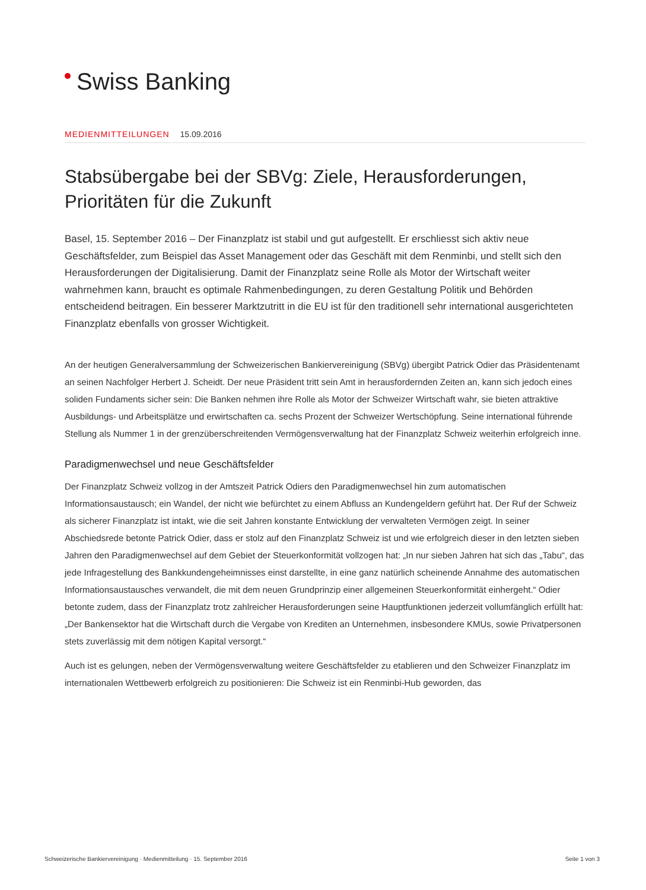Swiss Banking
MEDIENMITTEILUNGEN 15.09.2016
Stabsübergabe bei der SBVg: Ziele, Herausforderungen, Prioritäten für die Zukunft
Basel, 15. September 2016 – Der Finanzplatz ist stabil und gut aufgestellt. Er erschliesst sich aktiv neue Geschäftsfelder, zum Beispiel das Asset Management oder das Geschäft mit dem Renminbi, und stellt sich den Herausforderungen der Digitalisierung. Damit der Finanzplatz seine Rolle als Motor der Wirtschaft weiter wahrnehmen kann, braucht es optimale Rahmenbedingungen, zu deren Gestaltung Politik und Behörden entscheidend beitragen. Ein besserer Marktzutritt in die EU ist für den traditionell sehr international ausgerichteten Finanzplatz ebenfalls von grosser Wichtigkeit.
An der heutigen Generalversammlung der Schweizerischen Bankiervereinigung (SBVg) übergibt Patrick Odier das Präsidentenamt an seinen Nachfolger Herbert J. Scheidt. Der neue Präsident tritt sein Amt in herausfordernden Zeiten an, kann sich jedoch eines soliden Fundaments sicher sein: Die Banken nehmen ihre Rolle als Motor der Schweizer Wirtschaft wahr, sie bieten attraktive Ausbildungs- und Arbeitsplätze und erwirtschaften ca. sechs Prozent der Schweizer Wertschöpfung. Seine international führende Stellung als Nummer 1 in der grenzüberschreitenden Vermögensverwaltung hat der Finanzplatz Schweiz weiterhin erfolgreich inne.
Paradigmenwechsel und neue Geschäftsfelder
Der Finanzplatz Schweiz vollzog in der Amtszeit Patrick Odiers den Paradigmenwechsel hin zum automatischen Informationsaustausch; ein Wandel, der nicht wie befürchtet zu einem Abfluss an Kundengeldern geführt hat. Der Ruf der Schweiz als sicherer Finanzplatz ist intakt, wie die seit Jahren konstante Entwicklung der verwalteten Vermögen zeigt. In seiner Abschiedsrede betonte Patrick Odier, dass er stolz auf den Finanzplatz Schweiz ist und wie erfolgreich dieser in den letzten sieben Jahren den Paradigmenwechsel auf dem Gebiet der Steuerkonformität vollzogen hat: „In nur sieben Jahren hat sich das „Tabu“, das jede Infragestellung des Bankkundengeheimnisses einst darstellte, in eine ganz natürlich scheinende Annahme des automatischen Informationsaustausches verwandelt, die mit dem neuen Grundprinzip einer allgemeinen Steuerkonformität einhergeht.“ Odier betonte zudem, dass der Finanzplatz trotz zahlreicher Herausforderungen seine Hauptfunktionen jederzeit vollumfänglich erfüllt hat: „Der Bankensektor hat die Wirtschaft durch die Vergabe von Krediten an Unternehmen, insbesondere KMUs, sowie Privatpersonen stets zuverlässig mit dem nötigen Kapital versorgt.“
Auch ist es gelungen, neben der Vermögensverwaltung weitere Geschäftsfelder zu etablieren und den Schweizer Finanzplatz im internationalen Wettbewerb erfolgreich zu positionieren: Die Schweiz ist ein Renminbi-Hub geworden, das
Schweizerische Bankiervereinigung · Medienmitteilung · 15. September 2016 Seite 1 von 3